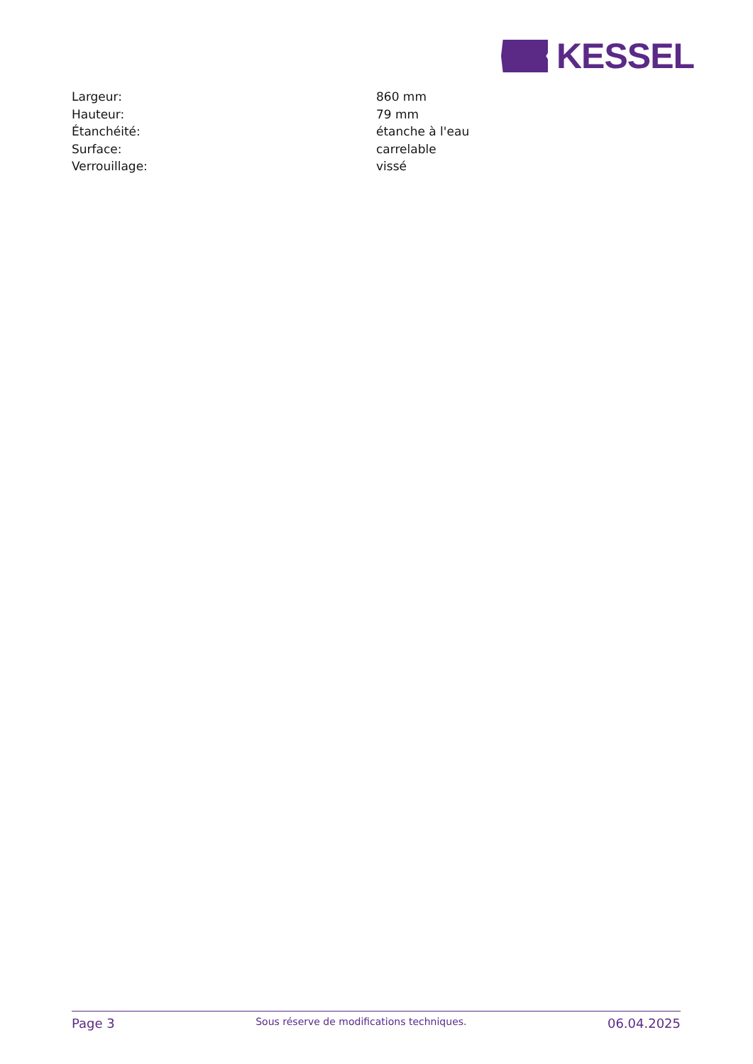KESSEL
| Largeur: | 860 mm |
| Hauteur: | 79 mm |
| Étanchéité: | étanche à l'eau |
| Surface: | carrelable |
| Verrouillage: | vissé |
Page 3 Sous réserve de modifications techniques. 06.04.2025